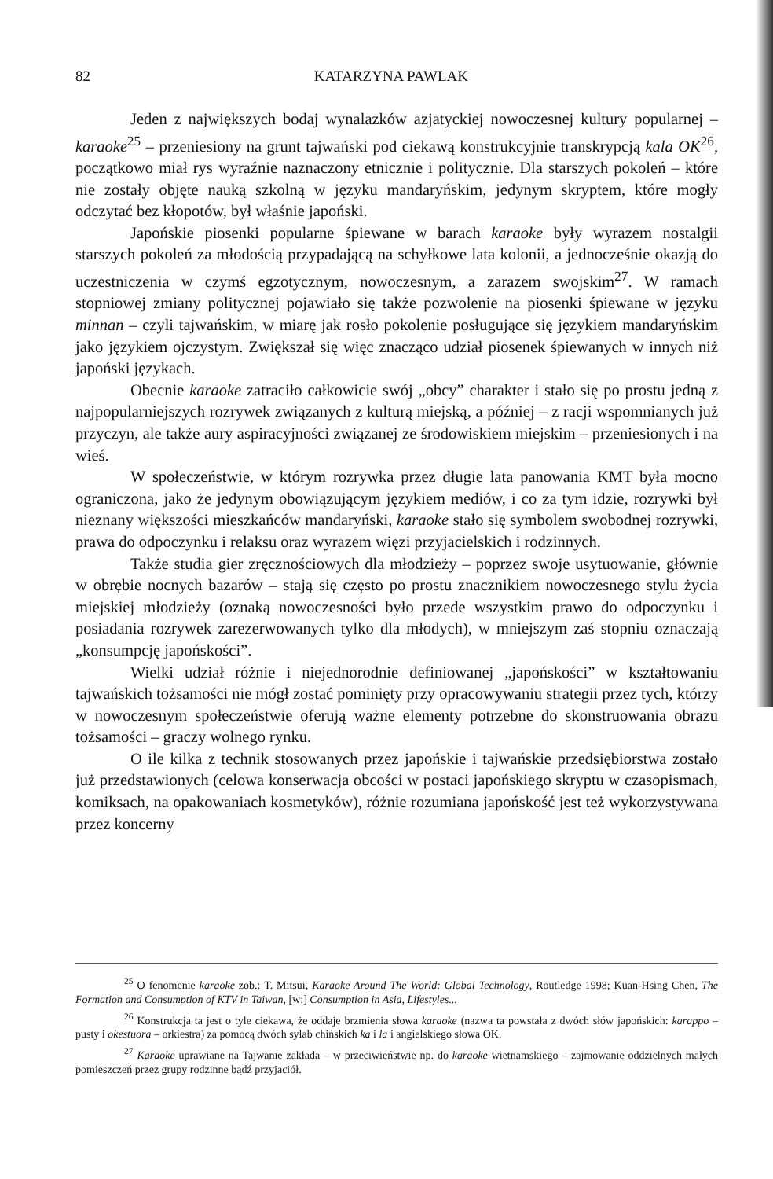82 KATARZYNA PAWLAK
Jeden z największych bodaj wynalazków azjatyckiej nowoczesnej kultury popularnej – karaoke<sup>25</sup> – przeniesiony na grunt tajwański pod ciekawą konstrukcyjnie transkrypcją kala OK<sup>26</sup>, początkowo miał rys wyraźnie naznaczony etnicznie i politycznie. Dla starszych pokoleń – które nie zostały objęte nauką szkolną w języku mandaryńskim, jedynym skryptem, które mogły odczytać bez kłopotów, był właśnie japoński.
Japońskie piosenki popularne śpiewane w barach karaoke były wyrazem nostalgii starszych pokoleń za młodością przypadającą na schyłkowe lata kolonii, a jednocześnie okazją do uczestniczenia w czymś egzotycznym, nowoczesnym, a zarazem swojskim<sup>27</sup>. W ramach stopniowej zmiany politycznej pojawiało się także pozwolenie na piosenki śpiewane w języku minnan – czyli tajwańskim, w miarę jak rosło pokolenie posługujące się językiem mandaryńskim jako językiem ojczystym. Zwiększał się więc znacząco udział piosenek śpiewanych w innych niż japoński językach.
Obecnie karaoke zatraciło całkowicie swój „obcy” charakter i stało się po prostu jedną z najpopularniejszych rozrywek związanych z kulturą miejską, a później – z racji wspomnianych już przyczyn, ale także aury aspiracyjności związanej ze środowiskiem miejskim – przeniesionych i na wieś.
W społeczeństwie, w którym rozrywka przez długie lata panowania KMT była mocno ograniczona, jako że jedynym obowiązującym językiem mediów, i co za tym idzie, rozrywki był nieznany większości mieszkańców mandaryński, karaoke stało się symbolem swobodnej rozrywki, prawa do odpoczynku i relaksu oraz wyrazem więzi przyjacielskich i rodzinnych.
Także studia gier zręcznościowych dla młodzieży – poprzez swoje usytuowanie, głównie w obrębie nocnych bazarów – stają się często po prostu znacznikiem nowoczesnego stylu życia miejskiej młodzieży (oznaką nowoczesności było przede wszystkim prawo do odpoczynku i posiadania rozrywek zarezerwowanych tylko dla młodych), w mniejszym zaś stopniu oznaczają „konsumpcję japońskości”.
Wielki udział różnie i niejednorodnie definiowanej „japońskości” w kształtowaniu tajwańskich tożsamości nie mógł zostać pominięty przy opracowywaniu strategii przez tych, którzy w nowoczesnym społeczeństwie oferują ważne elementy potrzebne do skonstruowania obrazu tożsamości – graczy wolnego rynku.
O ile kilka z technik stosowanych przez japońskie i tajwańskie przedsiębiorstwa zostało już przedstawionych (celowa konserwacja obcości w postaci japońskiego skryptu w czasopismach, komiksach, na opakowaniach kosmetyków), różnie rozumiana japońskość jest też wykorzystywana przez koncerny
<sup>25</sup> O fenomenie karaoke zob.: T. Mitsui, Karaoke Around The World: Global Technology, Routledge 1998; Kuan-Hsing Chen, The Formation and Consumption of KTV in Taiwan, [w:] Consumption in Asia, Lifestyles...
<sup>26</sup> Konstrukcja ta jest o tyle ciekawa, że oddaje brzmienia słowa karaoke (nazwa ta powstała z dwóch słów japońskich: karappo – pusty i okestuora – orkiestra) za pomocą dwóch sylab chińskich ka i la i angielskiego słowa OK.
<sup>27</sup> Karaoke uprawiane na Tajwanie zakłada – w przeciwieństwie np. do karaoke wietnamskiego – zajmowanie oddzielnych małych pomieszczeń przez grupy rodzinne bądź przyjaciół.